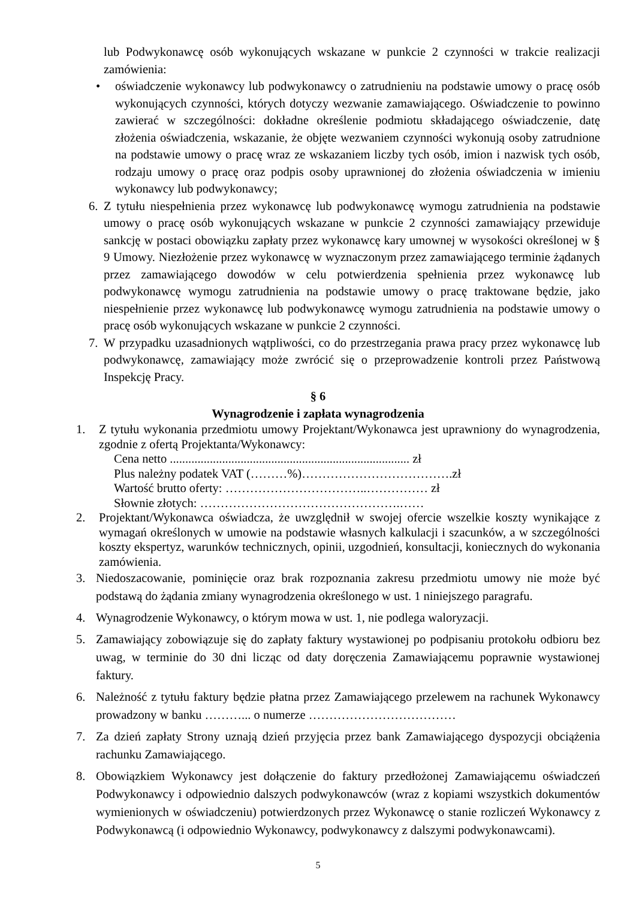lub Podwykonawcę osób wykonujących wskazane w punkcie 2 czynności w trakcie realizacji zamówienia:
• oświadczenie wykonawcy lub podwykonawcy o zatrudnieniu na podstawie umowy o pracę osób wykonujących czynności, których dotyczy wezwanie zamawiającego. Oświadczenie to powinno zawierać w szczególności: dokładne określenie podmiotu składającego oświadczenie, datę złożenia oświadczenia, wskazanie, że objęte wezwaniem czynności wykonują osoby zatrudnione na podstawie umowy o pracę wraz ze wskazaniem liczby tych osób, imion i nazwisk tych osób, rodzaju umowy o pracę oraz podpis osoby uprawnionej do złożenia oświadczenia w imieniu wykonawcy lub podwykonawcy;
6. Z tytułu niespełnienia przez wykonawcę lub podwykonawcę wymogu zatrudnienia na podstawie umowy o pracę osób wykonujących wskazane w punkcie 2 czynności zamawiający przewiduje sankcję w postaci obowiązku zapłaty przez wykonawcę kary umownej w wysokości określonej w § 9 Umowy. Niezłożenie przez wykonawcę w wyznaczonym przez zamawiającego terminie żądanych przez zamawiającego dowodów w celu potwierdzenia spełnienia przez wykonawcę lub podwykonawcę wymogu zatrudnienia na podstawie umowy o pracę traktowane będzie, jako niespełnienie przez wykonawcę lub podwykonawcę wymogu zatrudnienia na podstawie umowy o pracę osób wykonujących wskazane w punkcie 2 czynności.
7. W przypadku uzasadnionych wątpliwości, co do przestrzegania prawa pracy przez wykonawcę lub podwykonawcę, zamawiający może zwrócić się o przeprowadzenie kontroli przez Państwową Inspekcję Pracy.
§ 6
Wynagrodzenie i zapłata wynagrodzenia
1. Z tytułu wykonania przedmiotu umowy Projektant/Wykonawca jest uprawniony do wynagrodzenia, zgodnie z ofertą Projektanta/Wykonawcy:
Cena netto .............................................................................. zł
Plus należny podatek VAT (………%)……………………………….zł
Wartość brutto oferty: ……………………………..…………… zł
Słownie złotych: ………………………………………….……
2. Projektant/Wykonawca oświadcza, że uwzględnił w swojej ofercie wszelkie koszty wynikające z wymagań określonych w umowie na podstawie własnych kalkulacji i szacunków, a w szczególności koszty ekspertyz, warunków technicznych, opinii, uzgodnień, konsultacji, koniecznych do wykonania zamówienia.
3. Niedoszacowanie, pominięcie oraz brak rozpoznania zakresu przedmiotu umowy nie może być podstawą do żądania zmiany wynagrodzenia określonego w ust. 1 niniejszego paragrafu.
4. Wynagrodzenie Wykonawcy, o którym mowa w ust. 1, nie podlega waloryzacji.
5. Zamawiający zobowiązuje się do zapłaty faktury wystawionej po podpisaniu protokołu odbioru bez uwag, w terminie do 30 dni licząc od daty doręczenia Zamawiającemu poprawnie wystawionej faktury.
6. Należność z tytułu faktury będzie płatna przez Zamawiającego przelewem na rachunek Wykonawcy prowadzony w banku ………... o numerze ………………………………
7. Za dzień zapłaty Strony uznają dzień przyjęcia przez bank Zamawiającego dyspozycji obciążenia rachunku Zamawiającego.
8. Obowiązkiem Wykonawcy jest dołączenie do faktury przedłożonej Zamawiającemu oświadczeń Podwykonawcy i odpowiednio dalszych podwykonawców (wraz z kopiami wszystkich dokumentów wymienionych w oświadczeniu) potwierdzonych przez Wykonawcę o stanie rozliczeń Wykonawcy z Podwykonawcą (i odpowiednio Wykonawcy, podwykonawcy z dalszymi podwykonawcami).
5